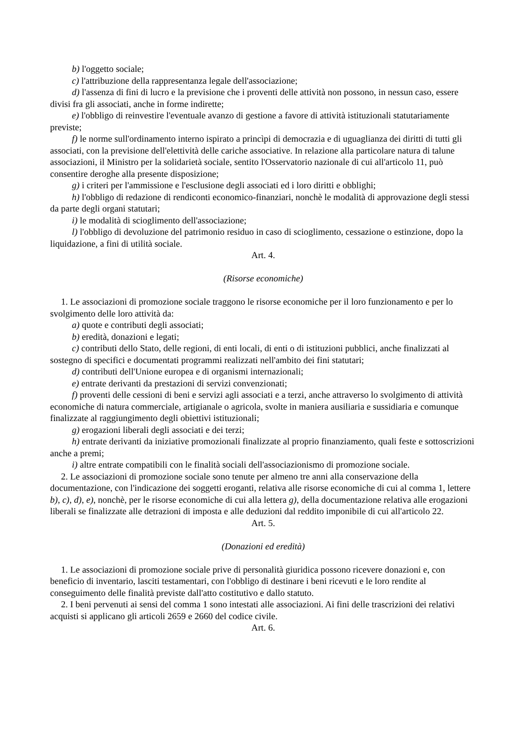b) l'oggetto sociale;
c) l'attribuzione della rappresentanza legale dell'associazione;
d) l'assenza di fini di lucro e la previsione che i proventi delle attività non possono, in nessun caso, essere divisi fra gli associati, anche in forme indirette;
e) l'obbligo di reinvestire l'eventuale avanzo di gestione a favore di attività istituzionali statutariamente previste;
f) le norme sull'ordinamento interno ispirato a princìpi di democrazia e di uguaglianza dei diritti di tutti gli associati, con la previsione dell'elettività delle cariche associative. In relazione alla particolare natura di talune associazioni, il Ministro per la solidarietà sociale, sentito l'Osservatorio nazionale di cui all'articolo 11, può consentire deroghe alla presente disposizione;
g) i criteri per l'ammissione e l'esclusione degli associati ed i loro diritti e obblighi;
h) l'obbligo di redazione di rendiconti economico-finanziari, nonchè le modalità di approvazione degli stessi da parte degli organi statutari;
i) le modalità di scioglimento dell'associazione;
l) l'obbligo di devoluzione del patrimonio residuo in caso di scioglimento, cessazione o estinzione, dopo la liquidazione, a fini di utilità sociale.
Art. 4.
(Risorse economiche)
1. Le associazioni di promozione sociale traggono le risorse economiche per il loro funzionamento e per lo svolgimento delle loro attività da:
a) quote e contributi degli associati;
b) eredità, donazioni e legati;
c) contributi dello Stato, delle regioni, di enti locali, di enti o di istituzioni pubblici, anche finalizzati al sostegno di specifici e documentati programmi realizzati nell'ambito dei fini statutari;
d) contributi dell'Unione europea e di organismi internazionali;
e) entrate derivanti da prestazioni di servizi convenzionati;
f) proventi delle cessioni di beni e servizi agli associati e a terzi, anche attraverso lo svolgimento di attività economiche di natura commerciale, artigianale o agricola, svolte in maniera ausiliaria e sussidiaria e comunque finalizzate al raggiungimento degli obiettivi istituzionali;
g) erogazioni liberali degli associati e dei terzi;
h) entrate derivanti da iniziative promozionali finalizzate al proprio finanziamento, quali feste e sottoscrizioni anche a premi;
i) altre entrate compatibili con le finalità sociali dell'associazionismo di promozione sociale.
2. Le associazioni di promozione sociale sono tenute per almeno tre anni alla conservazione della documentazione, con l'indicazione dei soggetti eroganti, relativa alle risorse economiche di cui al comma 1, lettere b), c), d), e), nonchè, per le risorse economiche di cui alla lettera g), della documentazione relativa alle erogazioni liberali se finalizzate alle detrazioni di imposta e alle deduzioni dal reddito imponibile di cui all'articolo 22.
Art. 5.
(Donazioni ed eredità)
1. Le associazioni di promozione sociale prive di personalità giuridica possono ricevere donazioni e, con beneficio di inventario, lasciti testamentari, con l'obbligo di destinare i beni ricevuti e le loro rendite al conseguimento delle finalità previste dall'atto costitutivo e dallo statuto.
2. I beni pervenuti ai sensi del comma 1 sono intestati alle associazioni. Ai fini delle trascrizioni dei relativi acquisti si applicano gli articoli 2659 e 2660 del codice civile.
Art. 6.